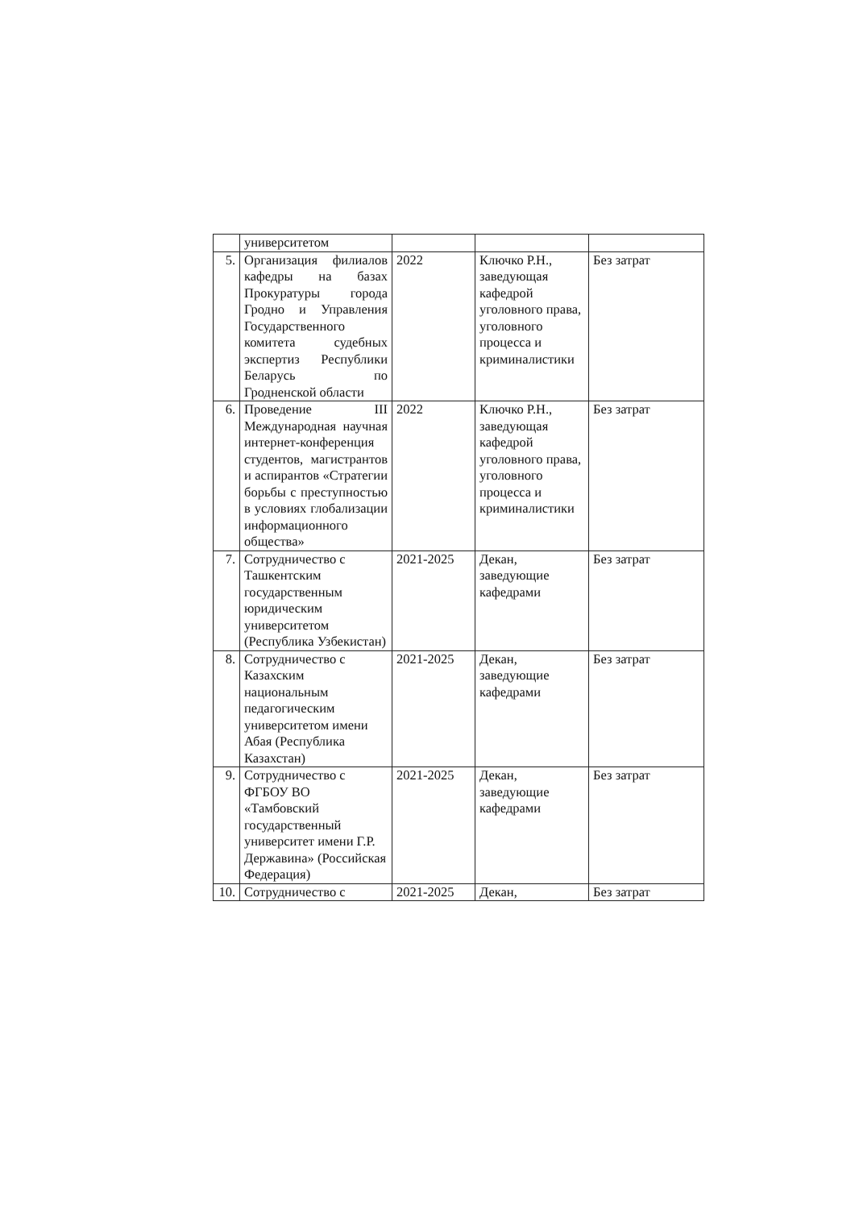| | университетом | | | |
| 5. | Организация филиалов кафедры на базах Прокуратуры города Гродно и Управления Государственного комитета судебных экспертиз Республики Беларусь по Гродненской области | 2022 | Ключко Р.Н., заведующая кафедрой уголовного права, уголовного процесса и криминалистики | Без затрат |
| 6. | Проведение III Международная научная интернет-конференция студентов, магистрантов и аспирантов «Стратегии борьбы с преступностью в условиях глобализации информационного общества» | 2022 | Ключко Р.Н., заведующая кафедрой уголовного права, уголовного процесса и криминалистики | Без затрат |
| 7. | Сотрудничество с Ташкентским государственным юридическим университетом (Республика Узбекистан) | 2021-2025 | Декан, заведующие кафедрами | Без затрат |
| 8. | Сотрудничество с Казахским национальным педагогическим университетом имени Абая (Республика Казахстан) | 2021-2025 | Декан, заведующие кафедрами | Без затрат |
| 9. | Сотрудничество с ФГБОУ ВО «Тамбовский государственный университет имени Г.Р. Державина» (Российская Федерация) | 2021-2025 | Декан, заведующие кафедрами | Без затрат |
| 10. | Сотрудничество с | 2021-2025 | Декан, | Без затрат |